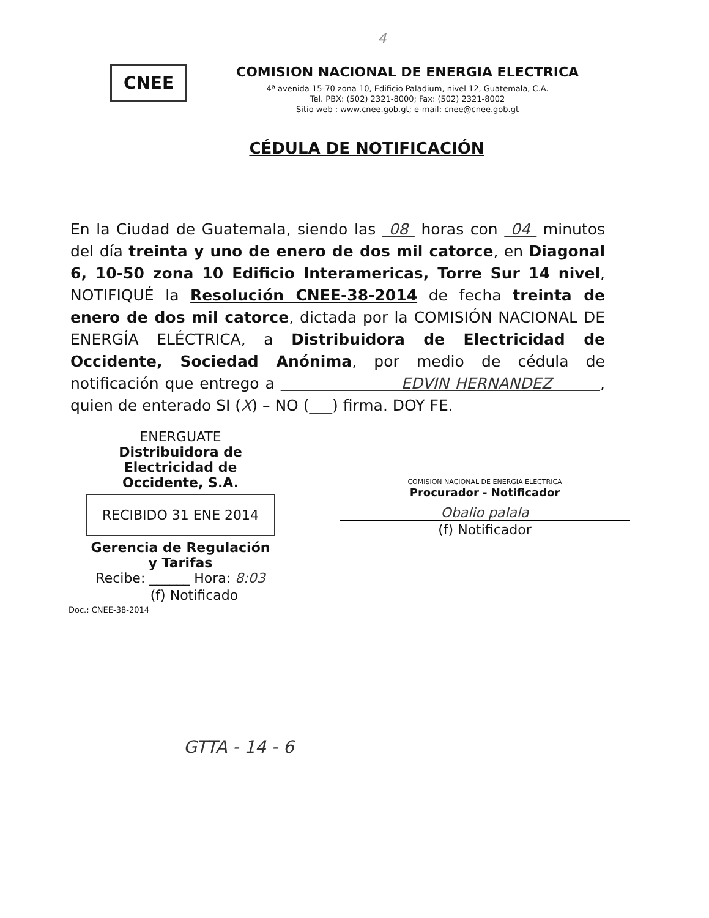4
CNEE
COMISION NACIONAL DE ENERGIA ELECTRICA
4ª avenida 15-70 zona 10, Edificio Paladium, nivel 12, Guatemala, C.A.
Tel. PBX: (502) 2321-8000; Fax: (502) 2321-8002
Sitio web : www.cnee.gob.gt; e-mail: cnee@cnee.gob.gt
CÉDULA DE NOTIFICACIÓN
En la Ciudad de Guatemala, siendo las 08 horas con 04 minutos del día treinta y uno de enero de dos mil catorce, en Diagonal 6, 10-50 zona 10 Edificio Interamericas, Torre Sur 14 nivel, NOTIFIQUÉ la Resolución CNEE-38-2014 de fecha treinta de enero de dos mil catorce, dictada por la COMISIÓN NACIONAL DE ENERGÍA ELÉCTRICA, a Distribuidora de Electricidad de Occidente, Sociedad Anónima, por medio de cédula de notificación que entrego a EDVIN HERNANDEZ , quien de enterado SI (X) – NO (___) firma. DOY FE.
ENERGUATE
Distribuidora de Electricidad de Occidente, S.A.
RECIBIDO 31 ENE 2014
Gerencia de Regulación y Tarifas
Recibe: ______ Hora: 8:03
(f) Notificado
COMISION NACIONAL DE ENERGIA ELECTRICA
Procurador - Notificador
Obalio palala
(f) Notificador
Doc.: CNEE-38-2014
GTTA - 14 - 6